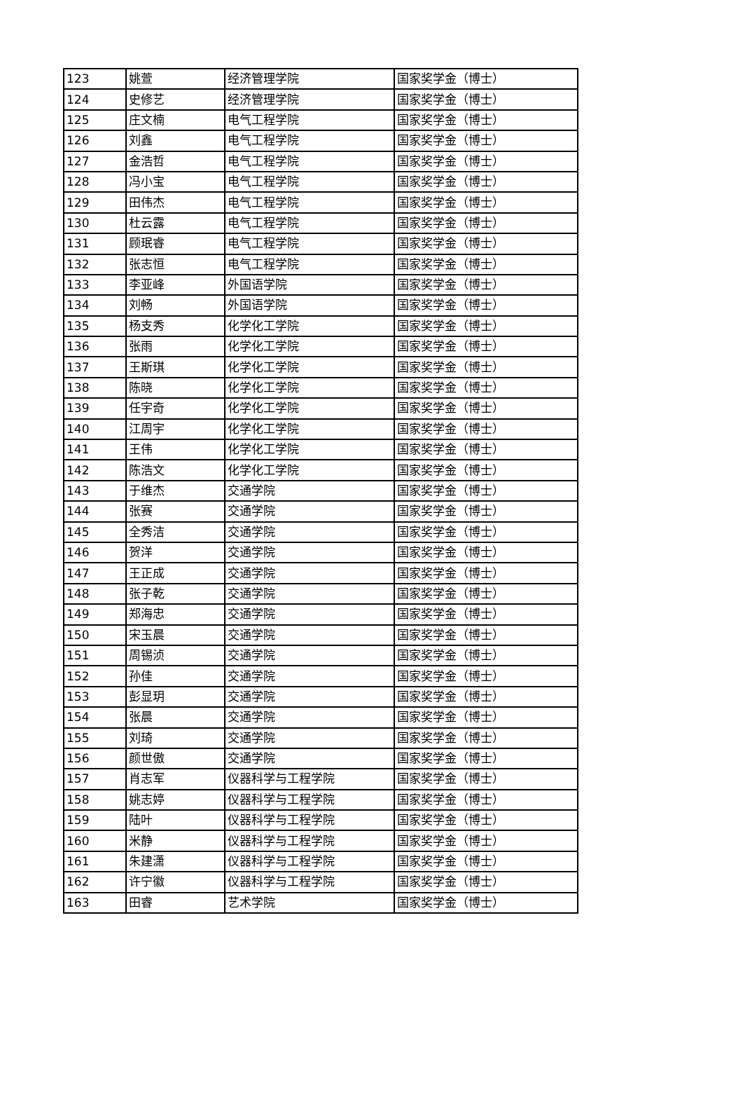| 123 | 姚萱 | 经济管理学院 | 国家奖学金（博士） |
| 124 | 史修艺 | 经济管理学院 | 国家奖学金（博士） |
| 125 | 庄文楠 | 电气工程学院 | 国家奖学金（博士） |
| 126 | 刘鑫 | 电气工程学院 | 国家奖学金（博士） |
| 127 | 金浩哲 | 电气工程学院 | 国家奖学金（博士） |
| 128 | 冯小宝 | 电气工程学院 | 国家奖学金（博士） |
| 129 | 田伟杰 | 电气工程学院 | 国家奖学金（博士） |
| 130 | 杜云露 | 电气工程学院 | 国家奖学金（博士） |
| 131 | 顾珉睿 | 电气工程学院 | 国家奖学金（博士） |
| 132 | 张志恒 | 电气工程学院 | 国家奖学金（博士） |
| 133 | 李亚峰 | 外国语学院 | 国家奖学金（博士） |
| 134 | 刘畅 | 外国语学院 | 国家奖学金（博士） |
| 135 | 杨支秀 | 化学化工学院 | 国家奖学金（博士） |
| 136 | 张雨 | 化学化工学院 | 国家奖学金（博士） |
| 137 | 王斯琪 | 化学化工学院 | 国家奖学金（博士） |
| 138 | 陈晓 | 化学化工学院 | 国家奖学金（博士） |
| 139 | 任宇奇 | 化学化工学院 | 国家奖学金（博士） |
| 140 | 江周宇 | 化学化工学院 | 国家奖学金（博士） |
| 141 | 王伟 | 化学化工学院 | 国家奖学金（博士） |
| 142 | 陈浩文 | 化学化工学院 | 国家奖学金（博士） |
| 143 | 于维杰 | 交通学院 | 国家奖学金（博士） |
| 144 | 张赛 | 交通学院 | 国家奖学金（博士） |
| 145 | 全秀洁 | 交通学院 | 国家奖学金（博士） |
| 146 | 贺洋 | 交通学院 | 国家奖学金（博士） |
| 147 | 王正成 | 交通学院 | 国家奖学金（博士） |
| 148 | 张子乾 | 交通学院 | 国家奖学金（博士） |
| 149 | 郑海忠 | 交通学院 | 国家奖学金（博士） |
| 150 | 宋玉晨 | 交通学院 | 国家奖学金（博士） |
| 151 | 周锡浈 | 交通学院 | 国家奖学金（博士） |
| 152 | 孙佳 | 交通学院 | 国家奖学金（博士） |
| 153 | 彭显玥 | 交通学院 | 国家奖学金（博士） |
| 154 | 张晨 | 交通学院 | 国家奖学金（博士） |
| 155 | 刘琦 | 交通学院 | 国家奖学金（博士） |
| 156 | 颜世傲 | 交通学院 | 国家奖学金（博士） |
| 157 | 肖志军 | 仪器科学与工程学院 | 国家奖学金（博士） |
| 158 | 姚志婷 | 仪器科学与工程学院 | 国家奖学金（博士） |
| 159 | 陆叶 | 仪器科学与工程学院 | 国家奖学金（博士） |
| 160 | 米静 | 仪器科学与工程学院 | 国家奖学金（博士） |
| 161 | 朱建潇 | 仪器科学与工程学院 | 国家奖学金（博士） |
| 162 | 许宁徽 | 仪器科学与工程学院 | 国家奖学金（博士） |
| 163 | 田睿 | 艺术学院 | 国家奖学金（博士） |